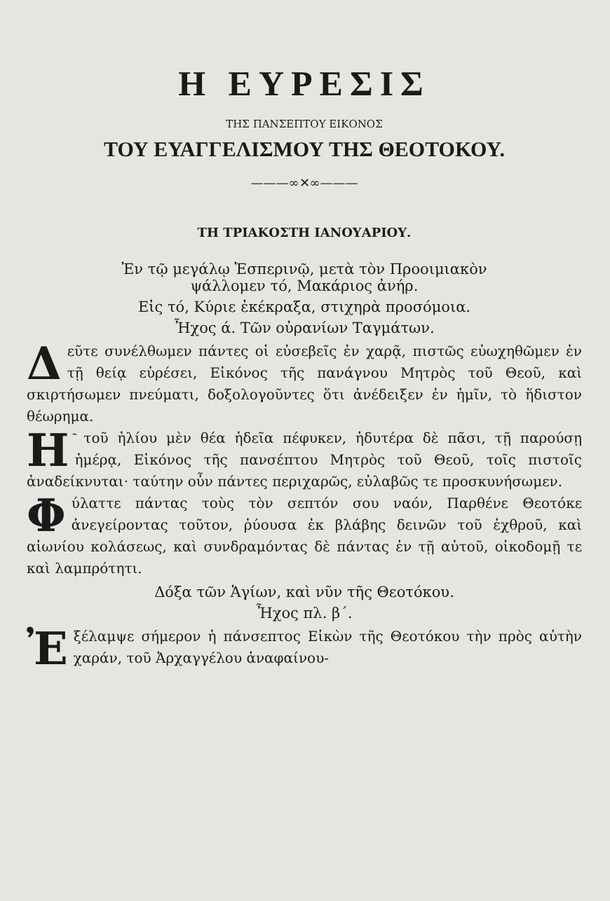Η ΕΥΡΕΣΙΣ
ΤΗΣ ΠΑΝΣΕΠΤΟΥ ΕΙΚΟΝΟΣ
ΤΟΥ ΕΥΑΓΓΕΛΙΣΜΟΥ ΤΗΣ ΘΕΟΤΟΚΟΥ.
———∞✕∞———
ΤΗ ΤΡΙΑΚΟΣΤΗ ΙΑΝΟΥΑΡΙΟΥ.
Ἐν τῷ μεγάλῳ Ἑσπερινῷ, μετὰ τὸν Προοιμιακὸν
ψάλλομεν τό, Μακάριος ἀνήρ.
Εἰς τό, Κύριε ἐκέκραξα, στιχηρὰ προσόμοια.
Ἦχος ά. Τῶν οὐρανίων Ταγμάτων.
Δεῦτε συνέλθωμεν πάντες οἱ εὐσεβεῖς ἐν χαρᾷ, πιστῶς εὐωχηθῶμεν ἐν τῇ θείᾳ εὑρέσει, Εἰκόνος τῆς πανάγνου Μητρὸς τοῦ Θεοῦ, καὶ σκιρτήσωμεν πνεύματι, δοξολογοῦντες ὅτι ἀνέδειξεν ἐν ἡμῖν, τὸ ἥδιστον θέωρημα.
Η ͂ τοῦ ἡλίου μὲν θέα ἡδεῖα πέφυκεν, ἡδυτέρα δὲ πᾶσι, τῇ παρούσῃ ἡμέρᾳ, Εἰκόνος τῆς πανσέπτου Μητρὸς τοῦ Θεοῦ, τοῖς πιστοῖς ἀναδείκνυται· ταύτην οὖν πάντες περιχαρῶς, εὐλαβῶς τε προσκυνήσωμεν.
Φύλαττε πάντας τοὺς τὸν σεπτόν σου ναόν, Παρθένε Θεοτόκε ἀνεγείροντας τοῦτον, ῥύουσα ἐκ βλάβης δεινῶν τοῦ ἐχθροῦ, καὶ αἰωνίου κολάσεως, καὶ συνδραμόντας δὲ πάντας ἐν τῇ αὐτοῦ, οἰκοδομῇ τε καὶ λαμπρότητι.
Δόξα τῶν Ἁγίων, καὶ νῦν τῆς Θεοτόκου.
Ἦχος πλ. β΄.
Ἐξέλαμψε σήμερον ἡ πάνσεπτος Εἰκὼν τῆς Θεοτόκου τὴν πρὸς αὐτὴν χαράν, τοῦ Ἀρχαγγέλου ἀναφαίνου-